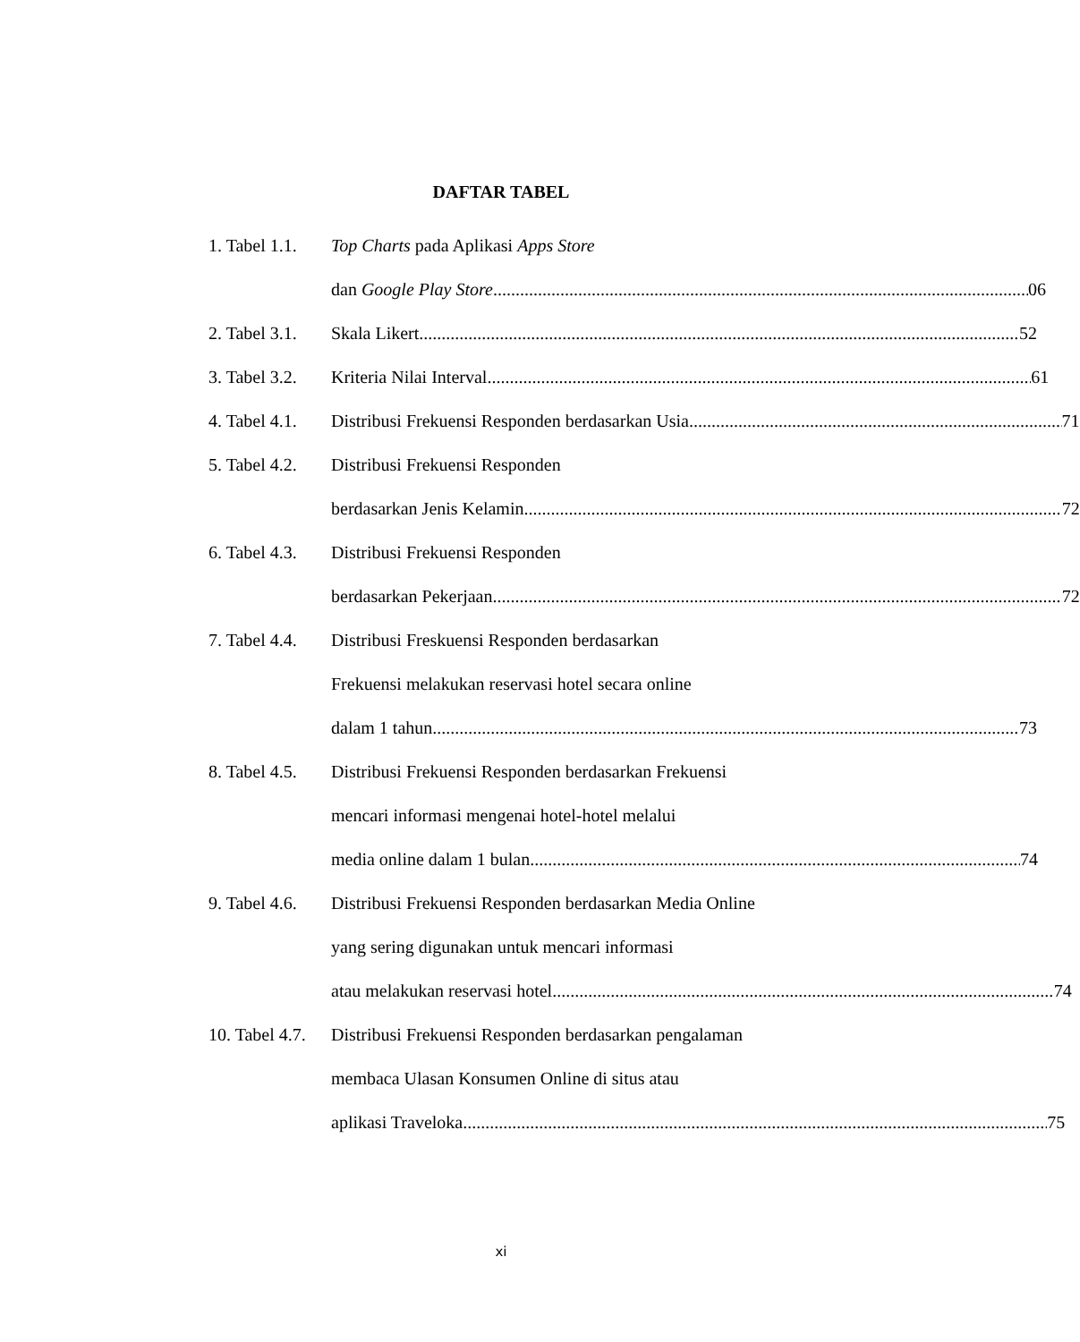DAFTAR TABEL
1. Tabel 1.1.
Top Charts pada Aplikasi Apps Store
dan Google Play Store 06
2. Tabel 3.1.
Skala Likert 52
3. Tabel 3.2.
Kriteria Nilai Interval 61
4. Tabel 4.1.
Distribusi Frekuensi Responden berdasarkan Usia 71
5. Tabel 4.2.
Distribusi Frekuensi Responden
berdasarkan Jenis Kelamin 72
6. Tabel 4.3.
Distribusi Frekuensi Responden
berdasarkan Pekerjaan 72
7. Tabel 4.4.
Distribusi Freskuensi Responden berdasarkan
Frekuensi melakukan reservasi hotel secara online
dalam 1 tahun 73
8. Tabel 4.5.
Distribusi Frekuensi Responden berdasarkan Frekuensi
mencari informasi mengenai hotel-hotel melalui
media online dalam 1 bulan 74
9. Tabel 4.6.
Distribusi Frekuensi Responden berdasarkan Media Online
yang sering digunakan untuk mencari informasi
atau melakukan reservasi hotel 74
10. Tabel 4.7.
Distribusi Frekuensi Responden berdasarkan pengalaman
membaca Ulasan Konsumen Online di situs atau
aplikasi Traveloka 75
xi